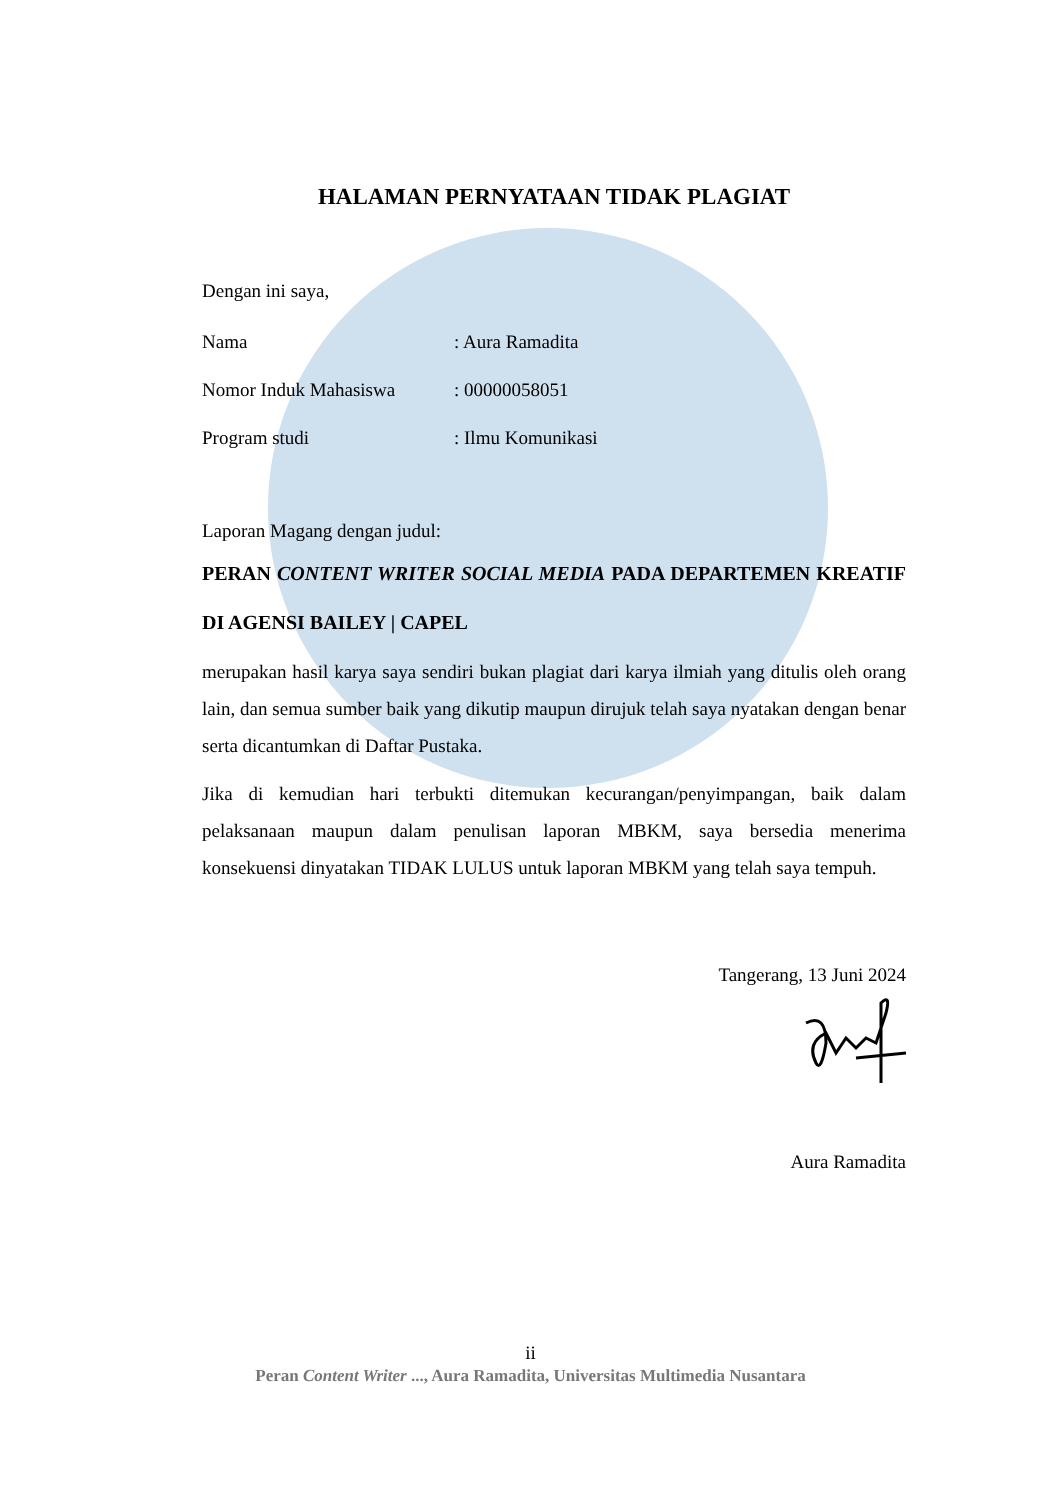HALAMAN PERNYATAAN TIDAK PLAGIAT
Dengan ini saya,
Nama: Aura Ramadita
Nomor Induk Mahasiswa: 00000058051
Program studi: Ilmu Komunikasi
Laporan Magang dengan judul:
PERAN CONTENT WRITER SOCIAL MEDIA PADA DEPARTEMEN KREATIF DI AGENSI BAILEY | CAPEL
merupakan hasil karya saya sendiri bukan plagiat dari karya ilmiah yang ditulis oleh orang lain, dan semua sumber baik yang dikutip maupun dirujuk telah saya nyatakan dengan benar serta dicantumkan di Daftar Pustaka.
Jika di kemudian hari terbukti ditemukan kecurangan/penyimpangan, baik dalam pelaksanaan maupun dalam penulisan laporan MBKM, saya bersedia menerima konsekuensi dinyatakan TIDAK LULUS untuk laporan MBKM yang telah saya tempuh.
Tangerang, 13 Juni 2024
Aura Ramadita
ii
Peran Content Writer ..., Aura Ramadita, Universitas Multimedia Nusantara